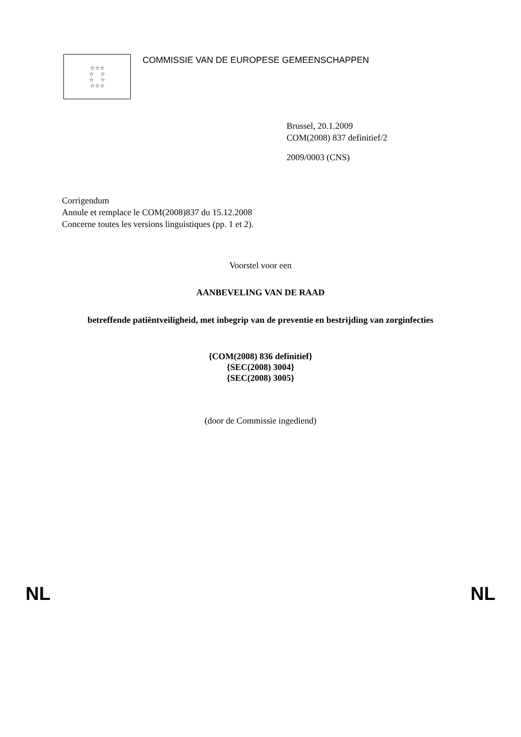☆☆☆
☆ ☆
☆ ☆
☆☆☆
COMMISSIE VAN DE EUROPESE GEMEENSCHAPPEN
Brussel, 20.1.2009
COM(2008) 837 definitief/2
2009/0003 (CNS)
Corrigendum
Annule et remplace le COM(2008)837 du 15.12.2008
Concerne toutes les versions linguistiques (pp. 1 et 2).
Voorstel voor een
AANBEVELING VAN DE RAAD
betreffende patiëntveiligheid, met inbegrip van de preventie en bestrijding van zorginfecties
{COM(2008) 836 definitief}
{SEC(2008) 3004}
{SEC(2008) 3005}
(door de Commissie ingediend)
NL NL